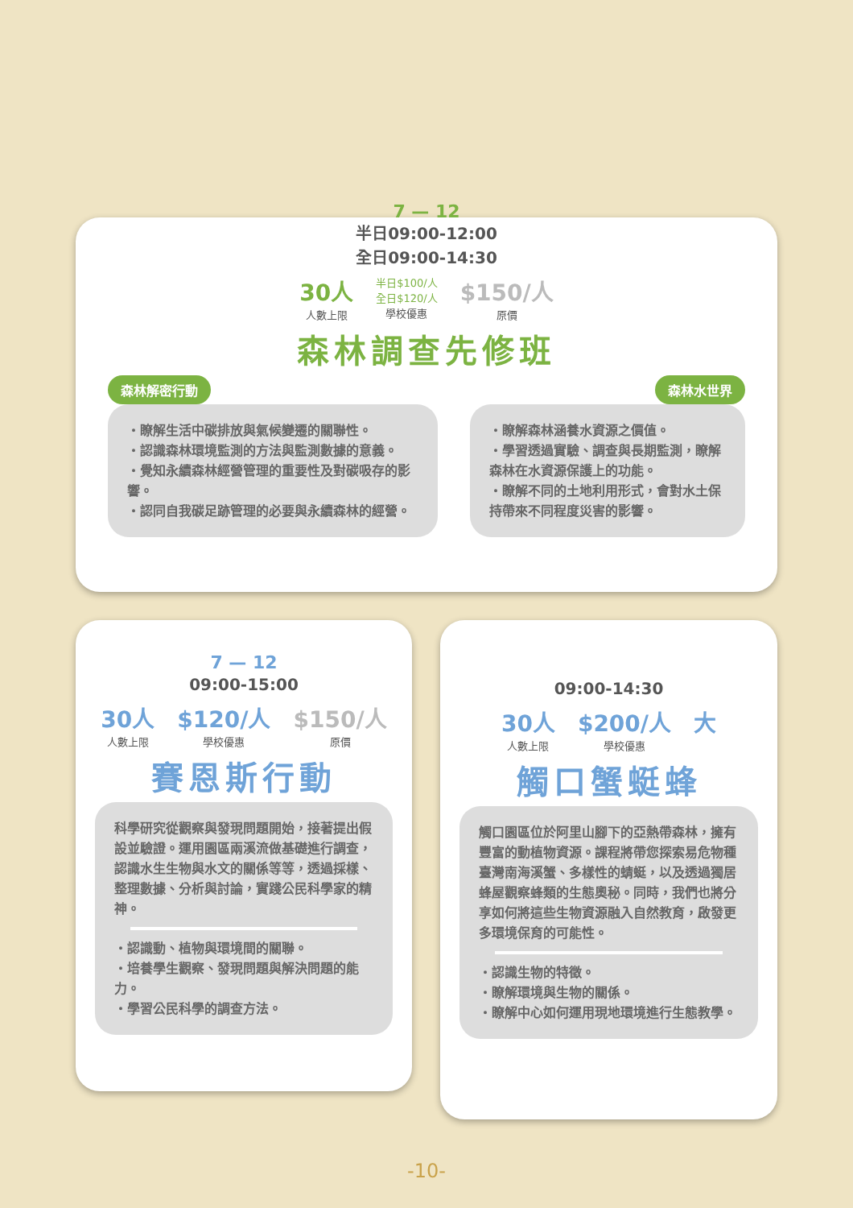7 — 12
半日09:00-12:00
全日09:00-14:30
30人
人數上限
半日$100/人
全日$120/人
學校優惠
$150/人
原價
森林調查先修班
森林解密行動
・瞭解生活中碳排放與氣候變遷的關聯性。
・認識森林環境監測的方法與監測數據的意義。
・覺知永續森林經營管理的重要性及對碳吸存的影響。
・認同自我碳足跡管理的必要與永續森林的經營。
森林水世界
・瞭解森林涵養水資源之價值。
・學習透過實驗、調查與長期監測，瞭解森林在水資源保護上的功能。
・瞭解不同的土地利用形式，會對水土保持帶來不同程度災害的影響。
7 — 12
09:00-15:00
30人
人數上限
$120/人
學校優惠
$150/人
原價
賽恩斯行動
科學研究從觀察與發現問題開始，接著提出假設並驗證。運用園區兩溪流做基礎進行調查，認識水生生物與水文的關係等等，透過採樣、整理數據、分析與討論，實踐公民科學家的精神。
・認識動、植物與環境間的關聯。
・培養學生觀察、發現問題與解決問題的能力。
・學習公民科學的調查方法。
09:00-14:30
30人
人數上限
$200/人
學校優惠
大
觸口蟹蜓蜂
觸口園區位於阿里山腳下的亞熱帶森林，擁有豐富的動植物資源。課程將帶您探索易危物種臺灣南海溪蟹、多樣性的蜻蜓，以及透過獨居蜂屋觀察蜂類的生態奧秘。同時，我們也將分享如何將這些生物資源融入自然教育，啟發更多環境保育的可能性。
・認識生物的特徵。
・瞭解環境與生物的關係。
・瞭解中心如何運用現地環境進行生態教學。
-10-